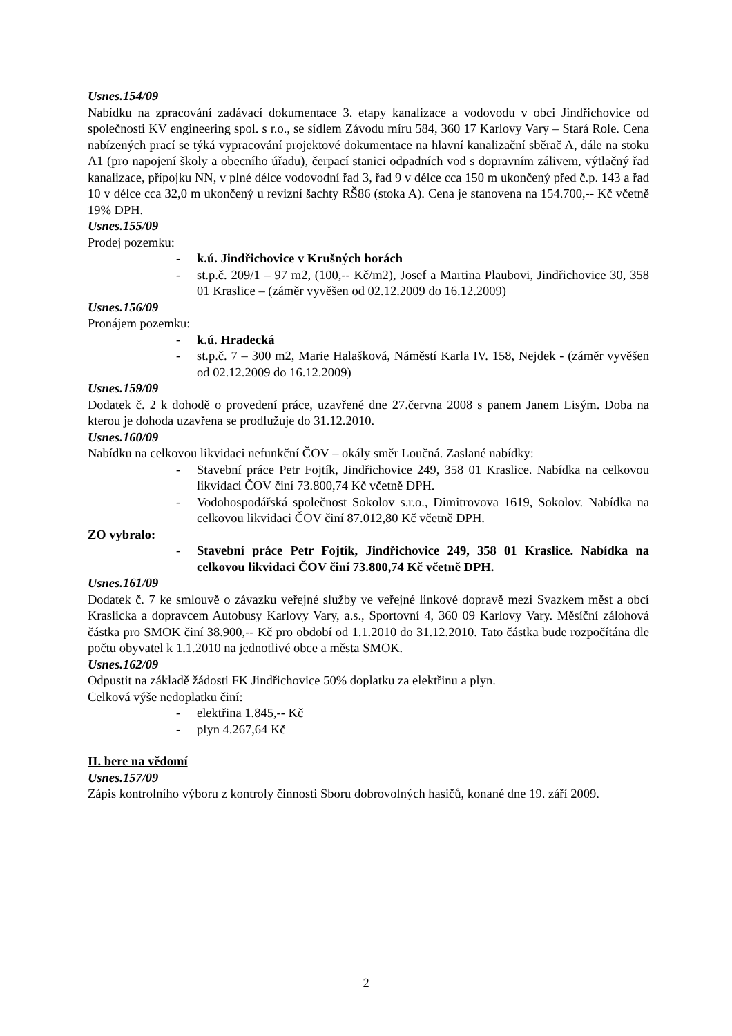Usnes.154/09
Nabídku na zpracování zadávací dokumentace 3. etapy kanalizace a vodovodu v obci Jindřichovice od společnosti KV engineering spol. s r.o., se sídlem Závodu míru 584, 360 17 Karlovy Vary – Stará Role. Cena nabízených prací se týká vypracování projektové dokumentace na hlavní kanalizační sběrač A, dále na stoku A1 (pro napojení školy a obecního úřadu), čerpací stanici odpadních vod s dopravním zálivem, výtlačný řad kanalizace, přípojku NN, v plné délce vodovodní řad 3, řad 9 v délce cca 150 m ukončený před č.p. 143 a řad 10 v délce cca 32,0 m ukončený u revizní šachty RŠ86 (stoka A). Cena je stanovena na 154.700,-- Kč včetně 19% DPH.
Usnes.155/09
Prodej pozemku:
- k.ú. Jindřichovice v Krušných horách
- st.p.č. 209/1 – 97 m2, (100,-- Kč/m2), Josef a Martina Plaubovi, Jindřichovice 30, 358 01 Kraslice – (záměr vyvěšen od 02.12.2009 do 16.12.2009)
Usnes.156/09
Pronájem pozemku:
- k.ú. Hradecká
- st.p.č. 7 – 300 m2, Marie Halašková, Náměstí Karla IV. 158, Nejdek - (záměr vyvěšen od 02.12.2009 do 16.12.2009)
Usnes.159/09
Dodatek č. 2 k dohodě o provedení práce, uzavřené dne 27.června 2008 s panem Janem Lisým. Doba na kterou je dohoda uzavřena se prodlužuje do 31.12.2010.
Usnes.160/09
Nabídku na celkovou likvidaci nefunkční ČOV – okály směr Loučná. Zaslané nabídky:
- Stavební práce Petr Fojtík, Jindřichovice 249, 358 01 Kraslice. Nabídka na celkovou likvidaci ČOV činí 73.800,74 Kč včetně DPH.
- Vodohospodářská společnost Sokolov s.r.o., Dimitrovova 1619, Sokolov. Nabídka na celkovou likvidaci ČOV činí 87.012,80 Kč včetně DPH.
ZO vybralo:
- Stavební práce Petr Fojtík, Jindřichovice 249, 358 01 Kraslice. Nabídka na celkovou likvidaci ČOV činí 73.800,74 Kč včetně DPH.
Usnes.161/09
Dodatek č. 7 ke smlouvě o závazku veřejné služby ve veřejné linkové dopravě mezi Svazkem měst a obcí Kraslicka a dopravcem Autobusy Karlovy Vary, a.s., Sportovní 4, 360 09 Karlovy Vary. Měsíční zálohová částka pro SMOK činí 38.900,-- Kč pro období od 1.1.2010 do 31.12.2010. Tato částka bude rozpočítána dle počtu obyvatel k 1.1.2010 na jednotlivé obce a města SMOK.
Usnes.162/09
Odpustit na základě žádosti FK Jindřichovice 50% doplatku za elektřinu a plyn.
Celková výše nedoplatku činí:
- elektřina 1.845,-- Kč
- plyn 4.267,64 Kč
II. bere na vědomí
Usnes.157/09
Zápis kontrolního výboru z kontroly činnosti Sboru dobrovolných hasičů, konané dne 19. září 2009.
2